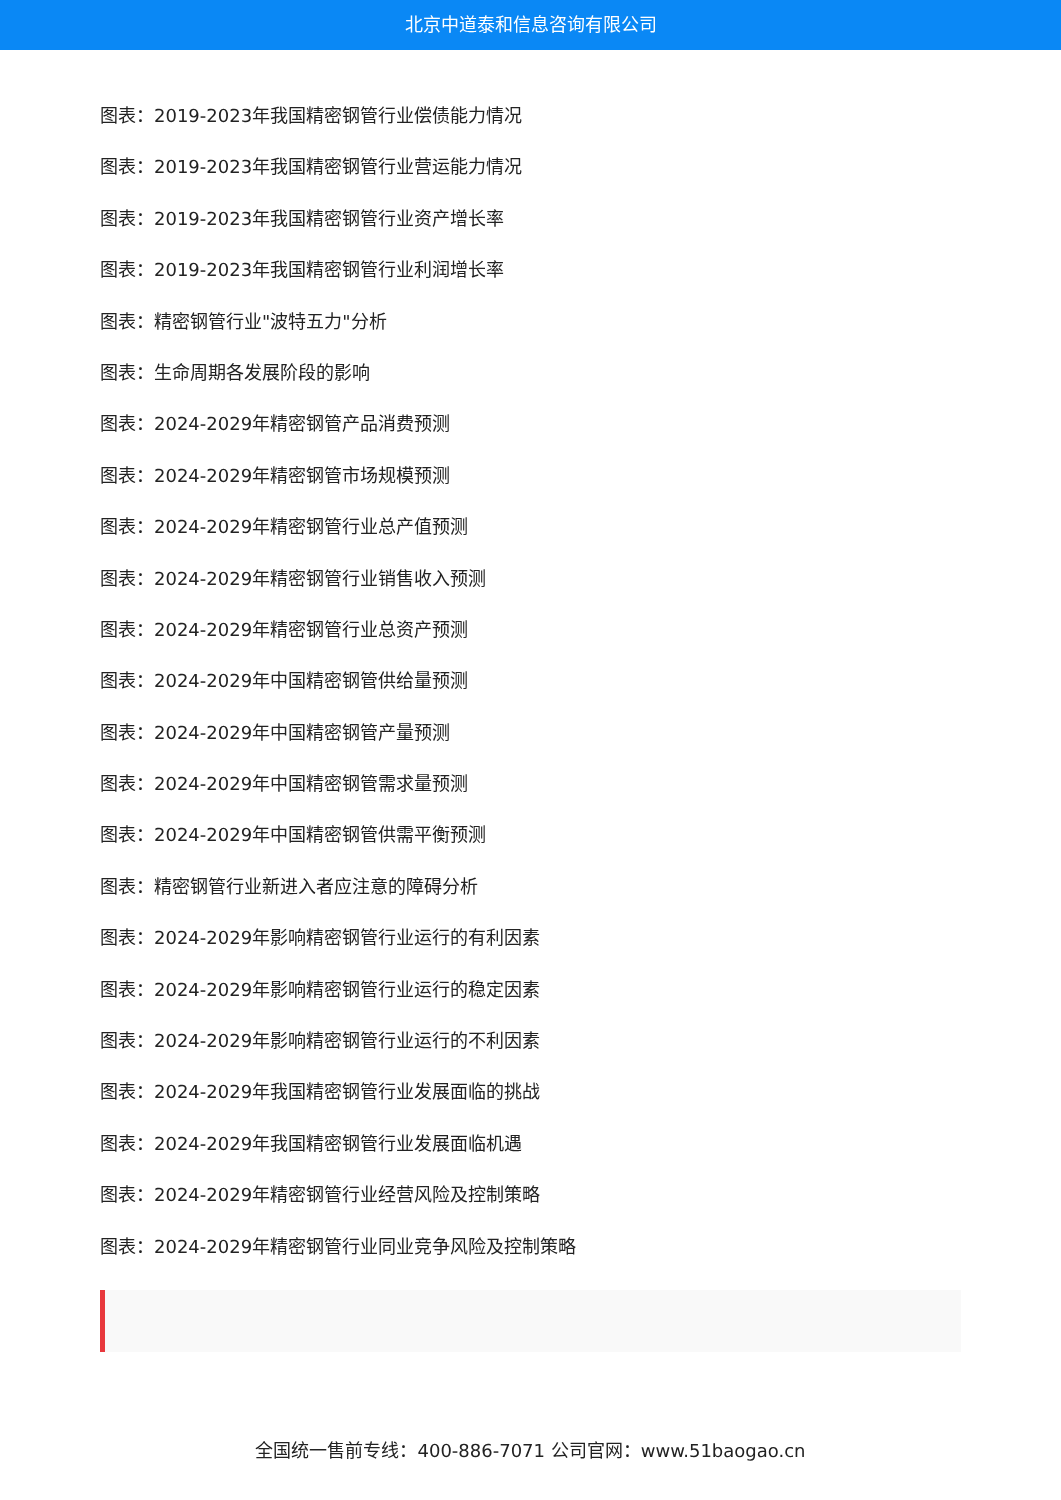北京中道泰和信息咨询有限公司
图表：2019-2023年我国精密钢管行业偿债能力情况
图表：2019-2023年我国精密钢管行业营运能力情况
图表：2019-2023年我国精密钢管行业资产增长率
图表：2019-2023年我国精密钢管行业利润增长率
图表：精密钢管行业"波特五力"分析
图表：生命周期各发展阶段的影响
图表：2024-2029年精密钢管产品消费预测
图表：2024-2029年精密钢管市场规模预测
图表：2024-2029年精密钢管行业总产值预测
图表：2024-2029年精密钢管行业销售收入预测
图表：2024-2029年精密钢管行业总资产预测
图表：2024-2029年中国精密钢管供给量预测
图表：2024-2029年中国精密钢管产量预测
图表：2024-2029年中国精密钢管需求量预测
图表：2024-2029年中国精密钢管供需平衡预测
图表：精密钢管行业新进入者应注意的障碍分析
图表：2024-2029年影响精密钢管行业运行的有利因素
图表：2024-2029年影响精密钢管行业运行的稳定因素
图表：2024-2029年影响精密钢管行业运行的不利因素
图表：2024-2029年我国精密钢管行业发展面临的挑战
图表：2024-2029年我国精密钢管行业发展面临机遇
图表：2024-2029年精密钢管行业经营风险及控制策略
图表：2024-2029年精密钢管行业同业竞争风险及控制策略
全国统一售前专线：400-886-7071 公司官网：www.51baogao.cn